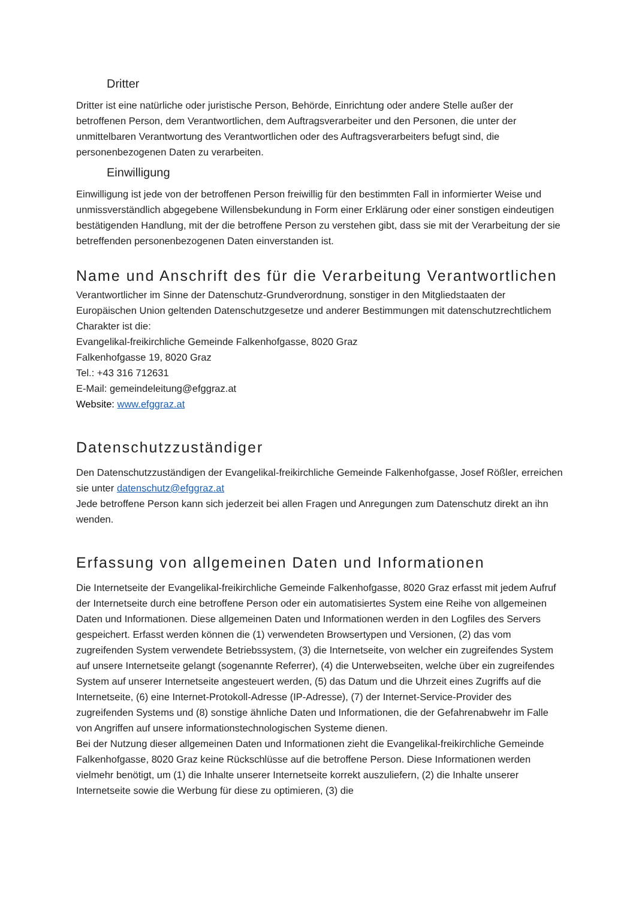Dritter
Dritter ist eine natürliche oder juristische Person, Behörde, Einrichtung oder andere Stelle außer der betroffenen Person, dem Verantwortlichen, dem Auftragsverarbeiter und den Personen, die unter der unmittelbaren Verantwortung des Verantwortlichen oder des Auftragsverarbeiters befugt sind, die personenbezogenen Daten zu verarbeiten.
Einwilligung
Einwilligung ist jede von der betroffenen Person freiwillig für den bestimmten Fall in informierter Weise und unmissverständlich abgegebene Willensbekundung in Form einer Erklärung oder einer sonstigen eindeutigen bestätigenden Handlung, mit der die betroffene Person zu verstehen gibt, dass sie mit der Verarbeitung der sie betreffenden personenbezogenen Daten einverstanden ist.
Name und Anschrift des für die Verarbeitung Verantwortlichen
Verantwortlicher im Sinne der Datenschutz-Grundverordnung, sonstiger in den Mitgliedstaaten der Europäischen Union geltenden Datenschutzgesetze und anderer Bestimmungen mit datenschutzrechtlichem Charakter ist die:
Evangelikal-freikirchliche Gemeinde Falkenhofgasse, 8020 Graz
Falkenhofgasse 19, 8020 Graz
Tel.: +43 316 712631
E-Mail: gemeindeleitung@efggraz.at
Website: www.efggraz.at
Datenschutzzuständiger
Den Datenschutzzuständigen der Evangelikal-freikirchliche Gemeinde Falkenhofgasse, Josef Rößler, erreichen sie unter datenschutz@efggraz.at
Jede betroffene Person kann sich jederzeit bei allen Fragen und Anregungen zum Datenschutz direkt an ihn wenden.
Erfassung von allgemeinen Daten und Informationen
Die Internetseite der Evangelikal-freikirchliche Gemeinde Falkenhofgasse, 8020 Graz erfasst mit jedem Aufruf der Internetseite durch eine betroffene Person oder ein automatisiertes System eine Reihe von allgemeinen Daten und Informationen. Diese allgemeinen Daten und Informationen werden in den Logfiles des Servers gespeichert. Erfasst werden können die (1) verwendeten Browsertypen und Versionen, (2) das vom zugreifenden System verwendete Betriebssystem, (3) die Internetseite, von welcher ein zugreifendes System auf unsere Internetseite gelangt (sogenannte Referrer), (4) die Unterwebseiten, welche über ein zugreifendes System auf unserer Internetseite angesteuert werden, (5) das Datum und die Uhrzeit eines Zugriffs auf die Internetseite, (6) eine Internet-Protokoll-Adresse (IP-Adresse), (7) der Internet-Service-Provider des zugreifenden Systems und (8) sonstige ähnliche Daten und Informationen, die der Gefahrenabwehr im Falle von Angriffen auf unsere informationstechnologischen Systeme dienen.
Bei der Nutzung dieser allgemeinen Daten und Informationen zieht die Evangelikal-freikirchliche Gemeinde Falkenhofgasse, 8020 Graz keine Rückschlüsse auf die betroffene Person. Diese Informationen werden vielmehr benötigt, um (1) die Inhalte unserer Internetseite korrekt auszuliefern, (2) die Inhalte unserer Internetseite sowie die Werbung für diese zu optimieren, (3) die